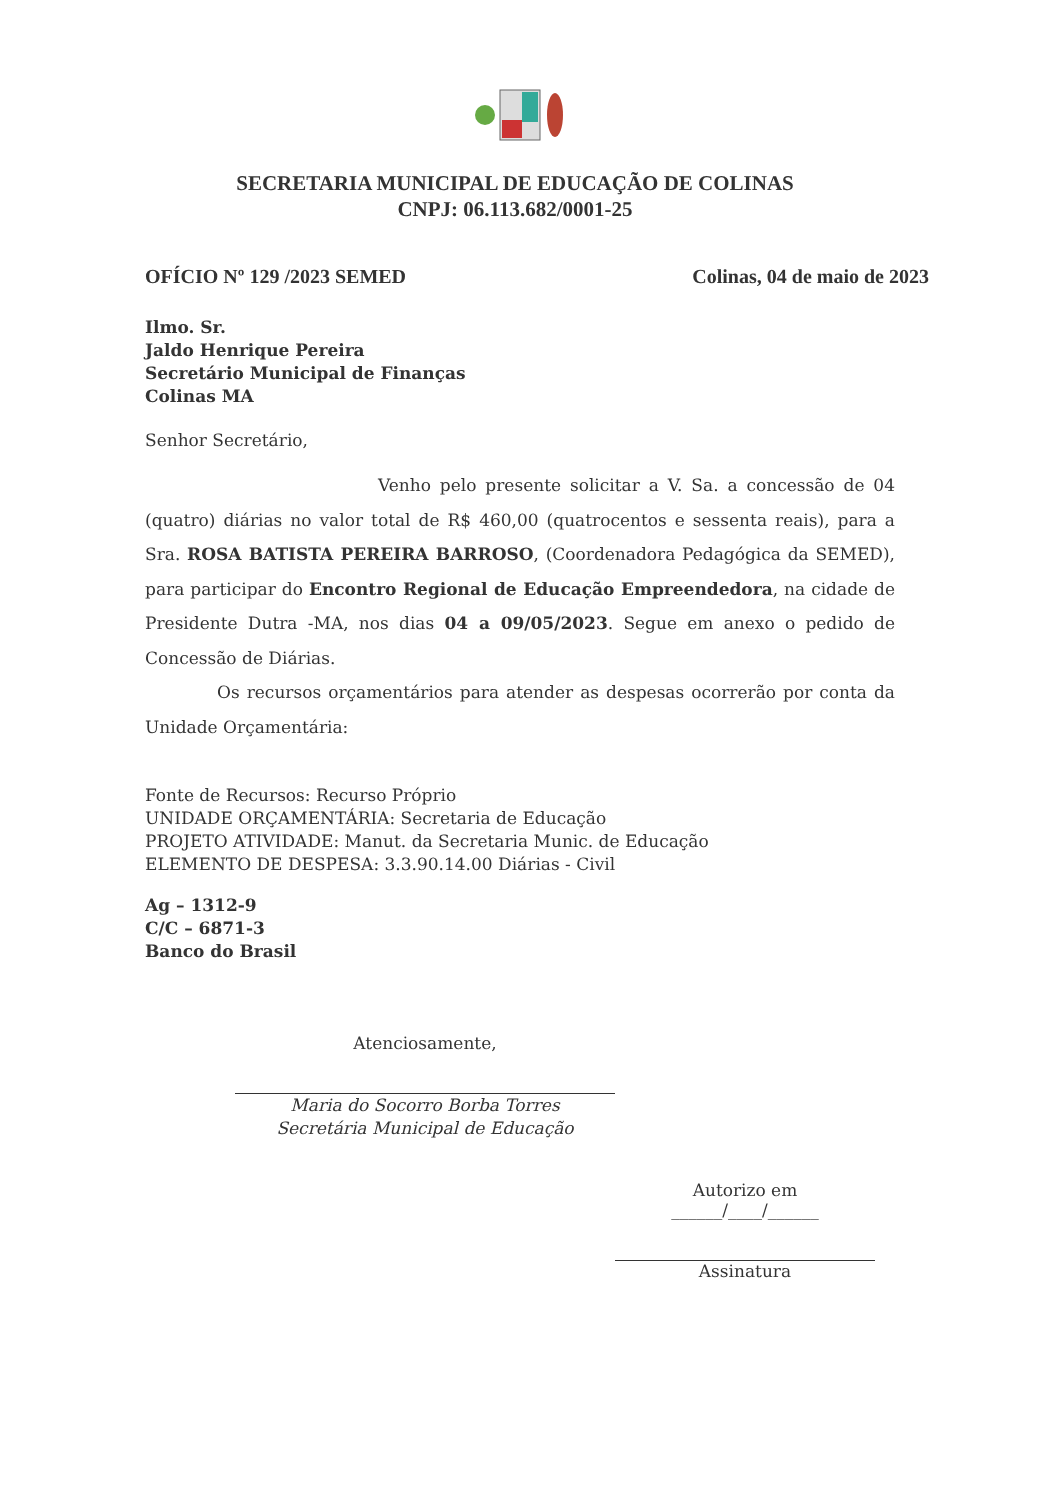SECRETARIA MUNICIPAL DE EDUCAÇÃO DE COLINAS
CNPJ: 06.113.682/0001-25
OFÍCIO Nº 129 /2023 SEMED Colinas, 04 de maio de 2023
Ilmo. Sr.
Jaldo Henrique Pereira
Secretário Municipal de Finanças
Colinas MA
Senhor Secretário,
Venho pelo presente solicitar a V. Sa. a concessão de 04 (quatro) diárias no valor total de R$ 460,00 (quatrocentos e sessenta reais), para a Sra. ROSA BATISTA PEREIRA BARROSO, (Coordenadora Pedagógica da SEMED), para participar do Encontro Regional de Educação Empreendedora, na cidade de Presidente Dutra -MA, nos dias 04 a 09/05/2023. Segue em anexo o pedido de Concessão de Diárias.
Os recursos orçamentários para atender as despesas ocorrerão por conta da Unidade Orçamentária:
Fonte de Recursos: Recurso Próprio
UNIDADE ORÇAMENTÁRIA: Secretaria de Educação
PROJETO ATIVIDADE: Manut. da Secretaria Munic. de Educação
ELEMENTO DE DESPESA: 3.3.90.14.00 Diárias - Civil
Ag – 1312-9
C/C – 6871-3
Banco do Brasil
Atenciosamente,
Maria do Socorro Borba Torres
Secretária Municipal de Educação
Autorizo em
______/____/______
Assinatura